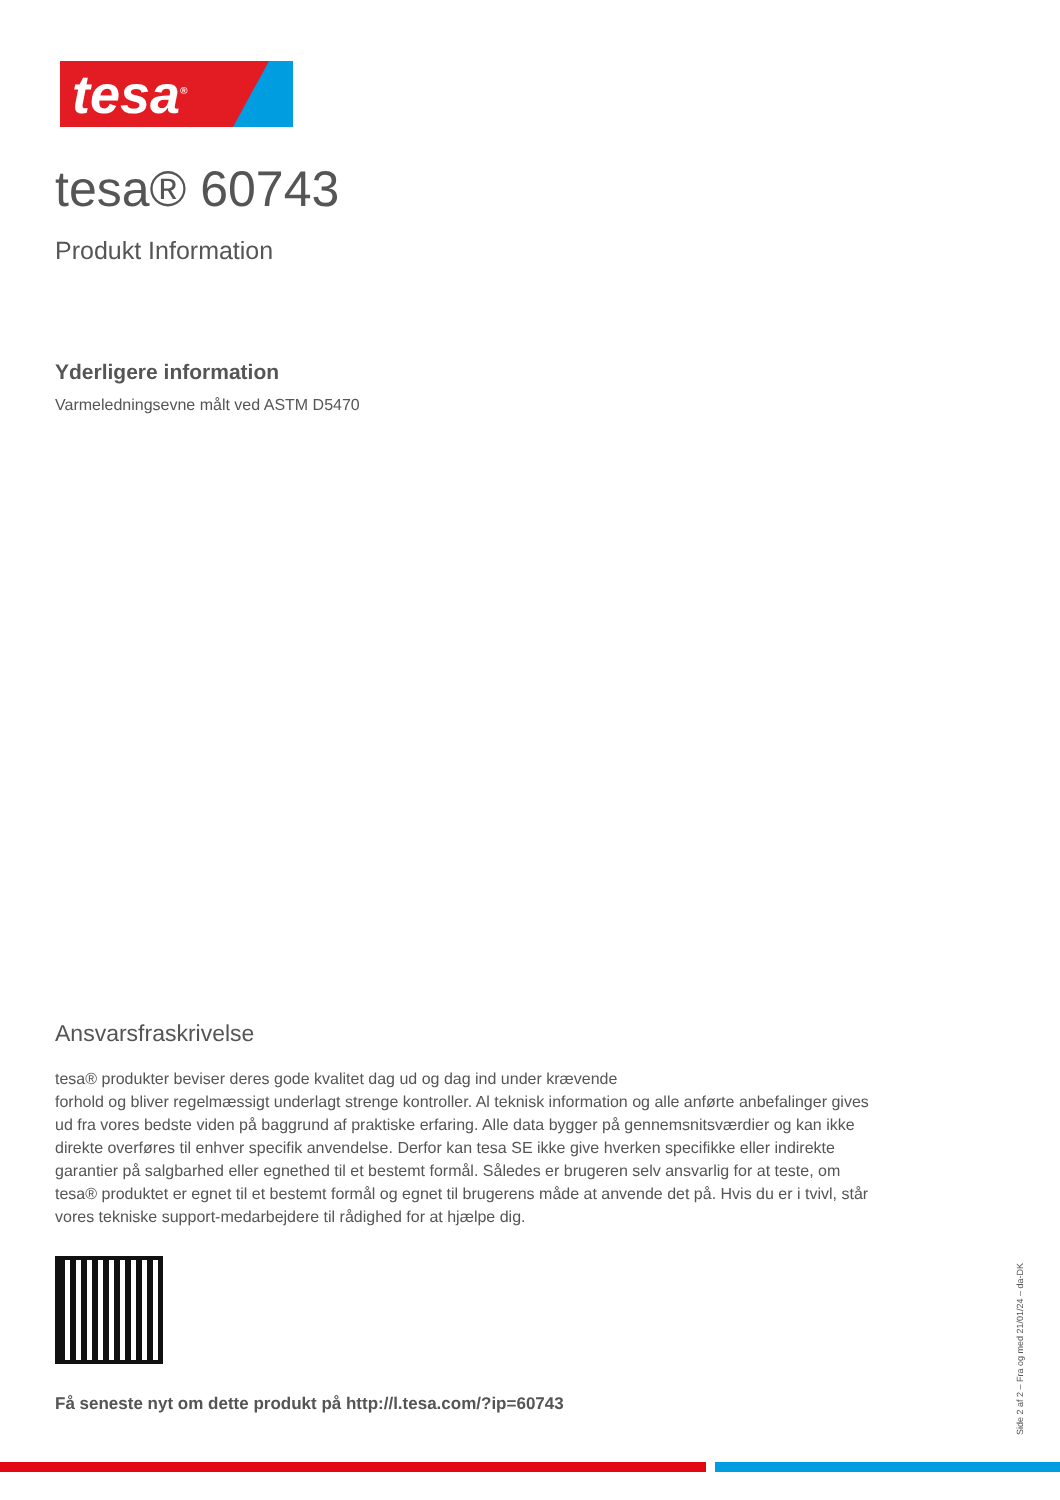tesa<sup>®</sup>
tesa® 60743
Produkt Information
Yderligere information
Varmeledningsevne målt ved ASTM D5470
Ansvarsfraskrivelse
tesa® produkter beviser deres gode kvalitet dag ud og dag ind under krævende
forhold og bliver regelmæssigt underlagt strenge kontroller. Al teknisk information og alle anførte anbefalinger gives ud fra vores bedste viden på baggrund af praktiske erfaring. Alle data bygger på gennemsnitsværdier og kan ikke direkte overføres til enhver specifik anvendelse. Derfor kan tesa SE ikke give hverken specifikke eller indirekte garantier på salgbarhed eller egnethed til et bestemt formål. Således er brugeren selv ansvarlig for at teste, om tesa® produktet er egnet til et bestemt formål og egnet til brugerens måde at anvende det på. Hvis du er i tvivl, står vores tekniske support-medarbejdere til rådighed for at hjælpe dig.
Få seneste nyt om dette produkt på http://l.tesa.com/?ip=60743
Side 2 af 2 – Fra og med 21/01/24 – da-DK